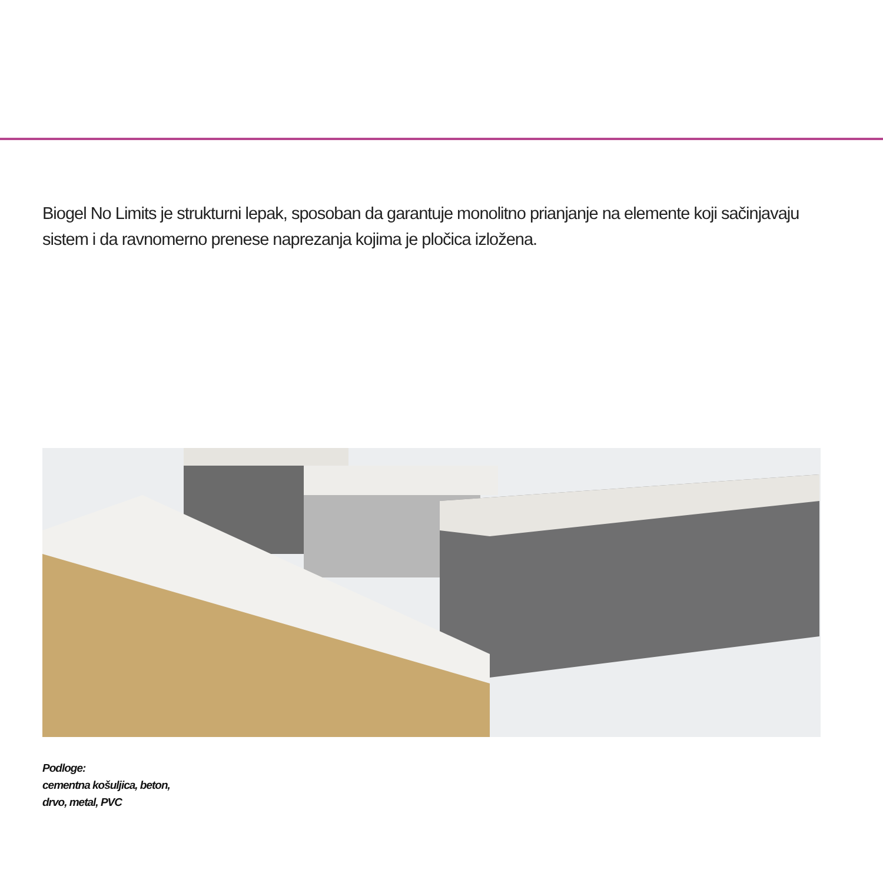Biogel No Limits je strukturni lepak, sposoban da garantuje monolitno prianjanje na elemente koji sačinjavaju sistem i da ravnomerno prenese naprezanja kojima je pločica izložena.
Podloge:
cementna košuljica, beton,
drvo, metal, PVC